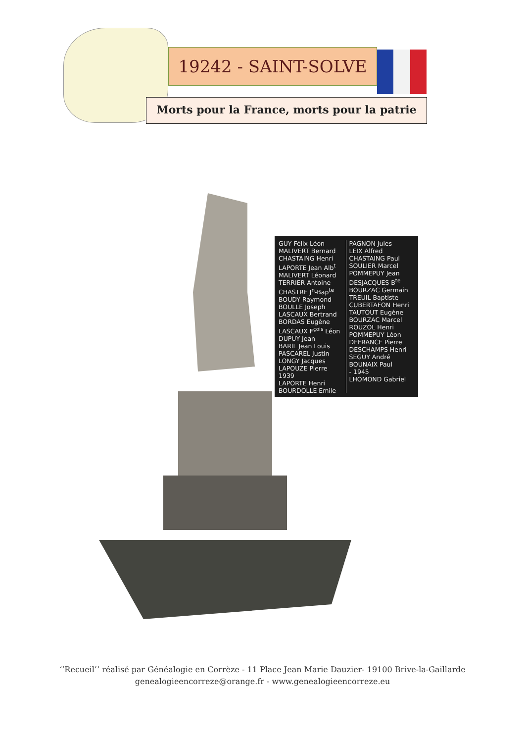19242 - SAINT-SOLVE
Morts pour la France, morts pour la patrie
GUY Félix Léon
MALIVERT Bernard
CHASTAING Henri
LAPORTE Jean Alb<sup>t</sup>
MALIVERT Léonard
TERRIER Antoine
CHASTRE J<sup>n</sup>-Bap<sup>te</sup>
BOUDY Raymond
BOULLE Joseph
LASCAUX Bertrand
BORDAS Eugène
LASCAUX F<sup>çois</sup> Léon
DUPUY Jean
BARIL Jean Louis
PASCAREL Justin
LONGY Jacques
LAPOUZE Pierre
1939
LAPORTE Henri
BOURDOLLE Emile
PAGNON Jules
LEIX Alfred
CHASTAING Paul
SOULIER Marcel
POMMEPUY Jean
DESJACQUES B<sup>te</sup>
BOURZAC Germain
TREUIL Baptiste
CUBERTAFON Henri
TAUTOUT Eugène
BOURZAC Marcel
ROUZOL Henri
POMMEPUY Léon
DEFRANCE Pierre
DESCHAMPS Henri
SEGUY André
BOUNAIX Paul
- 1945
LHOMOND Gabriel
‘’Recueil’’ réalisé par Généalogie en Corrèze - 11 Place Jean Marie Dauzier- 19100 Brive-la-Gaillarde
genealogieencorreze@orange.fr - www.genealogieencorreze.eu